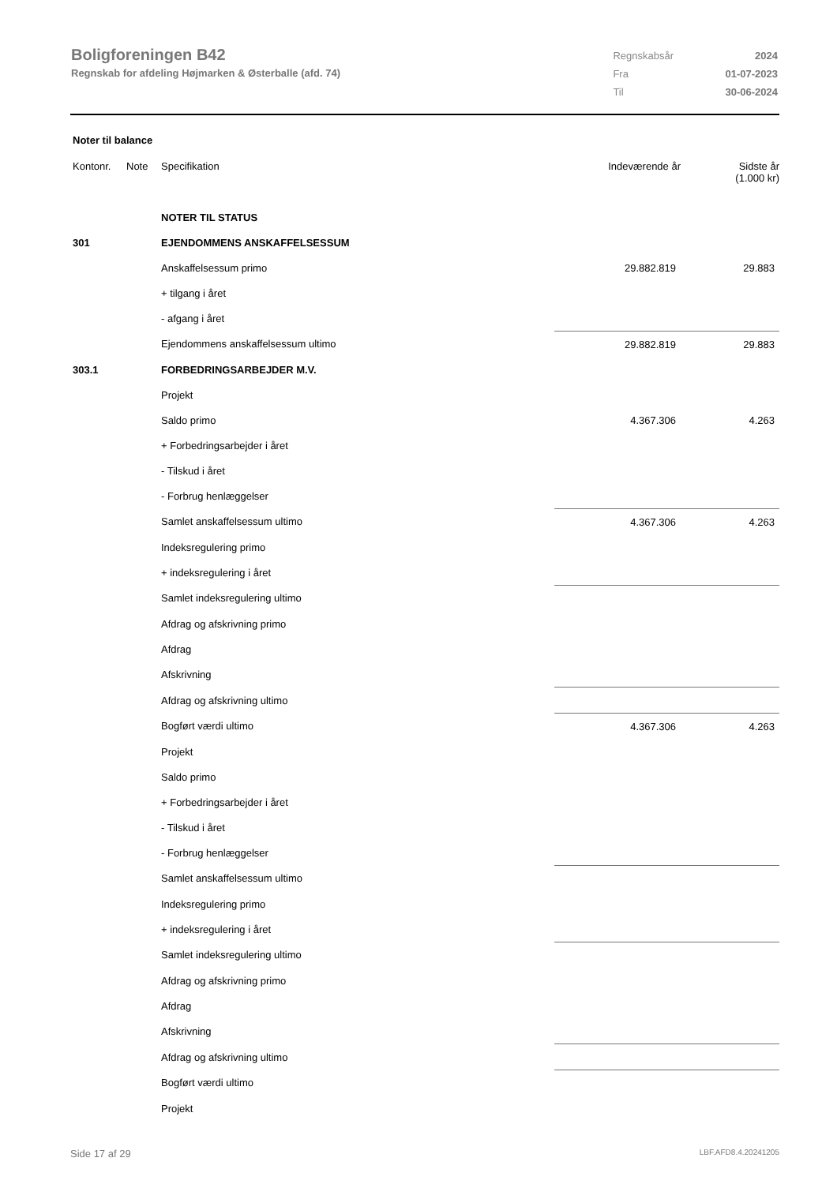Boligforeningen B42
Regnskab for afdeling Højmarken & Østerballe (afd. 74)
| Regnskabsår | 2024 |
| Fra | 01-07-2023 |
| Til | 30-06-2024 |
Noter til balance
| Kontonr. | Note | Specifikation | Indeværende år | Sidste år (1.000 kr) |
| --- | --- | --- | --- | --- |
| | | NOTER TIL STATUS | | |
| 301 | | EJENDOMMENS ANSKAFFELSESSUM | | |
| | | Anskaffelsessum primo | 29.882.819 | 29.883 |
| | | + tilgang i året | | |
| | | - afgang i året | | |
| | | Ejendommens anskaffelsessum ultimo | 29.882.819 | 29.883 |
| 303.1 | | FORBEDRINGSARBEJDER M.V. | | |
| | | Projekt | | |
| | | Saldo primo | 4.367.306 | 4.263 |
| | | + Forbedringsarbejder i året | | |
| | | - Tilskud i året | | |
| | | - Forbrug henlæggelser | | |
| | | Samlet anskaffelsessum ultimo | 4.367.306 | 4.263 |
| | | Indeksregulering primo | | |
| | | + indeksregulering i året | | |
| | | Samlet indeksregulering ultimo | | |
| | | Afdrag og afskrivning primo | | |
| | | Afdrag | | |
| | | Afskrivning | | |
| | | Afdrag og afskrivning ultimo | | |
| | | Bogført værdi ultimo | 4.367.306 | 4.263 |
| | | Projekt | | |
| | | Saldo primo | | |
| | | + Forbedringsarbejder i året | | |
| | | - Tilskud i året | | |
| | | - Forbrug henlæggelser | | |
| | | Samlet anskaffelsessum ultimo | | |
| | | Indeksregulering primo | | |
| | | + indeksregulering i året | | |
| | | Samlet indeksregulering ultimo | | |
| | | Afdrag og afskrivning primo | | |
| | | Afdrag | | |
| | | Afskrivning | | |
| | | Afdrag og afskrivning ultimo | | |
| | | Bogført værdi ultimo | | |
| | | Projekt | | |
Side 17 af 29 LBF.AFD8.4.20241205